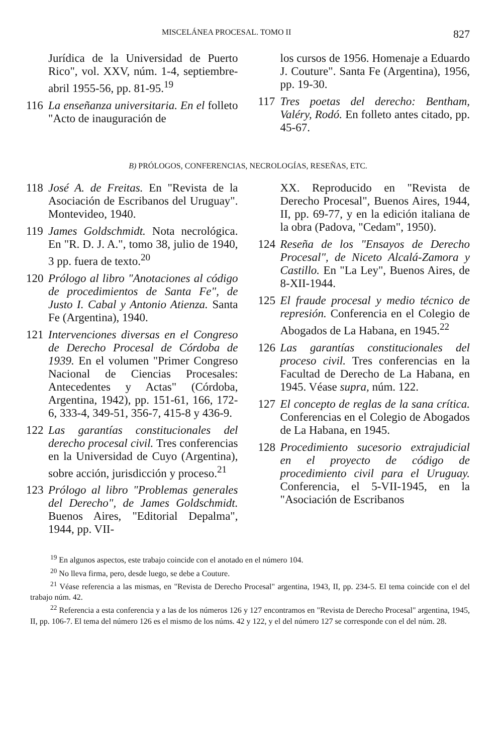MISCELÁNEA PROCESAL. TOMO II 827
Jurídica de la Universidad de Puerto Rico", vol. XXV, núm. 1-4, septiembre-abril 1955-56, pp. 81-95.<sup>19</sup>
116 La enseñanza universitaria. En el folleto "Acto de inauguración de
los cursos de 1956. Homenaje a Eduardo J. Couture". Santa Fe (Argentina), 1956, pp. 19-30.
117 Tres poetas del derecho: Bentham, Valéry, Rodó. En folleto antes citado, pp. 45-67.
B) PRÓLOGOS, CONFERENCIAS, NECROLOGÍAS, RESEÑAS, ETC.
118 José A. de Freitas. En "Revista de la Asociación de Escribanos del Uruguay". Montevideo, 1940.
119 James Goldschmidt. Nota necrológica. En "R. D. J. A.", tomo 38, julio de 1940, 3 pp. fuera de texto.<sup>20</sup>
120 Prólogo al libro "Anotaciones al código de procedimientos de Santa Fe", de Justo I. Cabal y Antonio Atienza. Santa Fe (Argentina), 1940.
121 Intervenciones diversas en el Congreso de Derecho Procesal de Córdoba de 1939. En el volumen "Primer Congreso Nacional de Ciencias Procesales: Antecedentes y Actas" (Córdoba, Argentina, 1942), pp. 151-61, 166, 172-6, 333-4, 349-51, 356-7, 415-8 y 436-9.
122 Las garantías constitucionales del derecho procesal civil. Tres conferencias en la Universidad de Cuyo (Argentina), sobre acción, jurisdicción y proceso.<sup>21</sup>
123 Prólogo al libro "Problemas generales del Derecho", de James Goldschmidt. Buenos Aires, "Editorial Depalma", 1944, pp. VII-
XX. Reproducido en "Revista de Derecho Procesal", Buenos Aires, 1944, II, pp. 69-77, y en la edición italiana de la obra (Padova, "Cedam", 1950).
124 Reseña de los "Ensayos de Derecho Procesal", de Niceto Alcalá-Zamora y Castillo. En "La Ley", Buenos Aires, de 8-XII-1944.
125 El fraude procesal y medio técnico de represión. Conferencia en el Colegio de Abogados de La Habana, en 1945.<sup>22</sup>
126 Las garantías constitucionales del proceso civil. Tres conferencias en la Facultad de Derecho de La Habana, en 1945. Véase supra, núm. 122.
127 El concepto de reglas de la sana crítica. Conferencias en el Colegio de Abogados de La Habana, en 1945.
128 Procedimiento sucesorio extrajudicial en el proyecto de código de procedimiento civil para el Uruguay. Conferencia, el 5-VII-1945, en la "Asociación de Escribanos
<sup>19</sup> En algunos aspectos, este trabajo coincide con el anotado en el número 104.
<sup>20</sup> No lleva firma, pero, desde luego, se debe a Couture.
<sup>21</sup> Véase referencia a las mismas, en "Revista de Derecho Procesal" argentina, 1943, II, pp. 234-5. El tema coincide con el del trabajo núm. 42.
<sup>22</sup> Referencia a esta conferencia y a las de los números 126 y 127 encontramos en "Revista de Derecho Procesal" argentina, 1945, II, pp. 106-7. El tema del número 126 es el mismo de los núms. 42 y 122, y el del número 127 se corresponde con el del núm. 28.